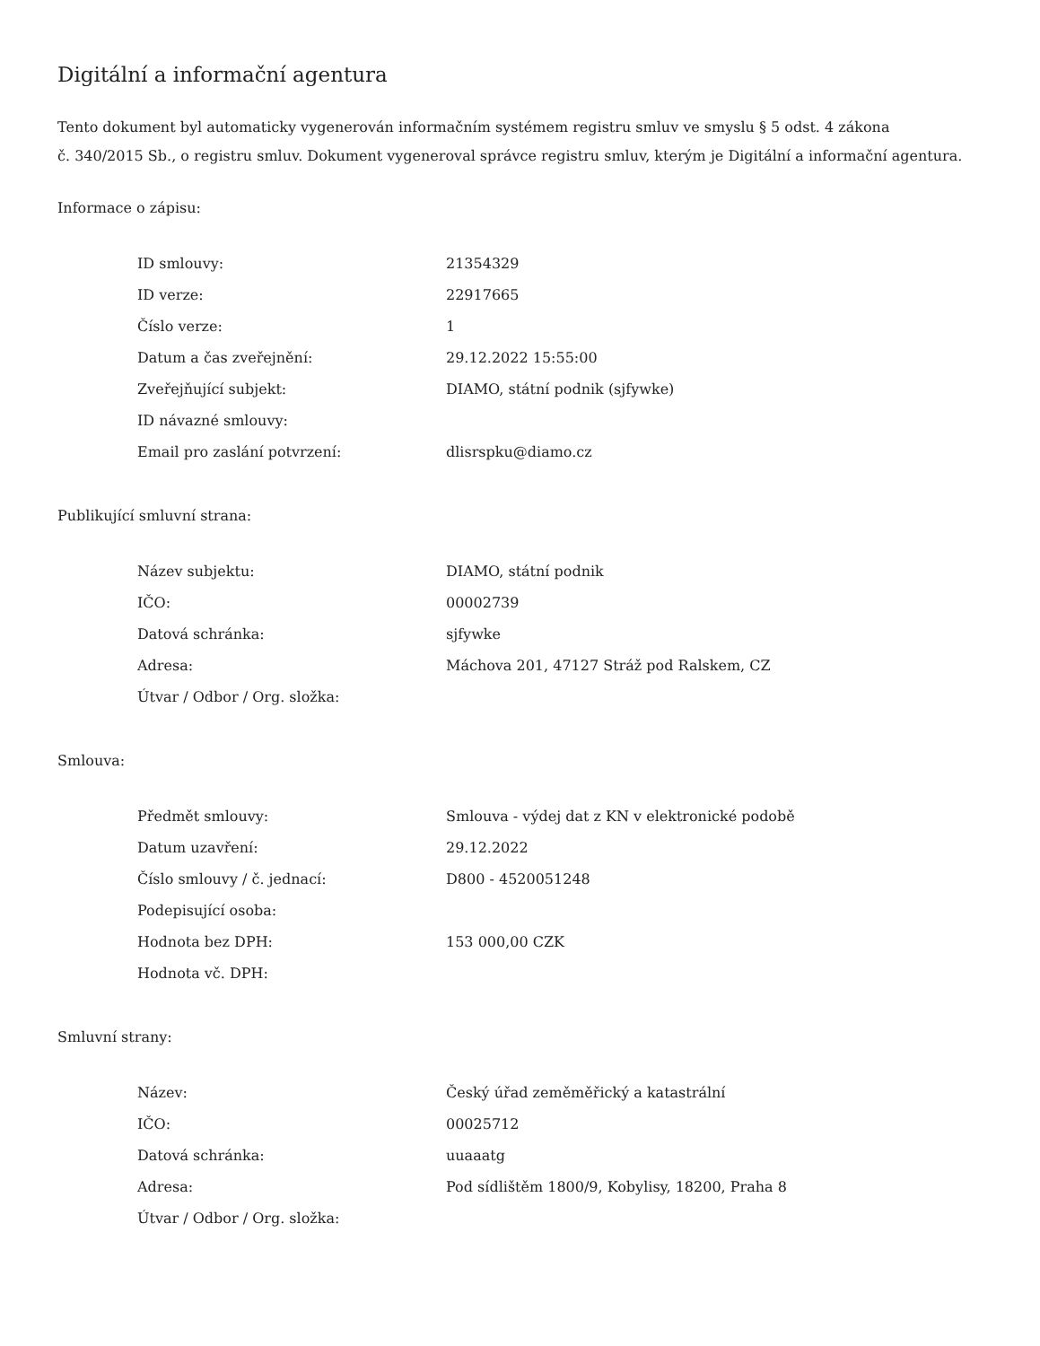Digitální a informační agentura
Tento dokument byl automaticky vygenerován informačním systémem registru smluv ve smyslu § 5 odst. 4 zákona
č. 340/2015 Sb., o registru smluv. Dokument vygeneroval správce registru smluv, kterým je Digitální a informační agentura.
Informace o zápisu:
| ID smlouvy: | 21354329 |
| ID verze: | 22917665 |
| Číslo verze: | 1 |
| Datum a čas zveřejnění: | 29.12.2022 15:55:00 |
| Zveřejňující subjekt: | DIAMO, státní podnik (sjfywke) |
| ID návazné smlouvy: | |
| Email pro zaslání potvrzení: | dlisrspku@diamo.cz |
Publikující smluvní strana:
| Název subjektu: | DIAMO, státní podnik |
| IČO: | 00002739 |
| Datová schránka: | sjfywke |
| Adresa: | Máchova 201, 47127 Stráž pod Ralskem, CZ |
| Útvar / Odbor / Org. složka: | |
Smlouva:
| Předmět smlouvy: | Smlouva - výdej dat z KN v elektronické podobě |
| Datum uzavření: | 29.12.2022 |
| Číslo smlouvy / č. jednací: | D800 - 4520051248 |
| Podepisující osoba: | |
| Hodnota bez DPH: | 153 000,00 CZK |
| Hodnota vč. DPH: | |
Smluvní strany:
| Název: | Český úřad zeměměřický a katastrální |
| IČO: | 00025712 |
| Datová schránka: | uuaaatg |
| Adresa: | Pod sídlištěm 1800/9, Kobylisy, 18200, Praha 8 |
| Útvar / Odbor / Org. složka: | |